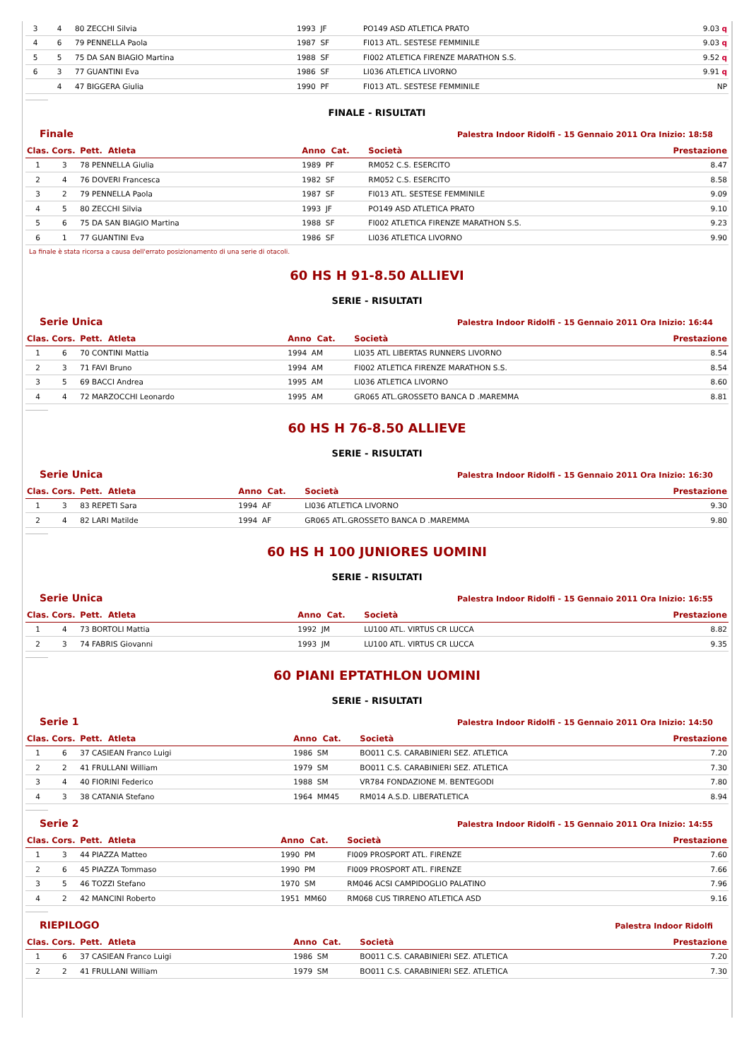| 3 | 4 | 80 ZECCHI Silvia | 1993 JF | PO149 ASD ATLETICA PRATO | 9.03 q |
| 4 | 6 | 79 PENNELLA Paola | 1987 SF | FI013 ATL. SESTESE FEMMINILE | 9.03 q |
| 5 | 5 | 75 DA SAN BIAGIO Martina | 1988 SF | FI002 ATLETICA FIRENZE MARATHON S.S. | 9.52 q |
| 6 | 3 | 77 GUANTINI Eva | 1986 SF | LI036 ATLETICA LIVORNO | 9.91 q |
| | 4 | 47 BIGGERA Giulia | 1990 PF | FI013 ATL. SESTESE FEMMINILE | NP |
FINALE - RISULTATI
Finale Palestra Indoor Ridolfi - 15 Gennaio 2011 Ora Inizio: 18:58
| Clas. | Cors. | Pett. Atleta | Anno Cat. | Società | Prestazione |
| --- | --- | --- | --- | --- | --- |
| 1 | 3 | 78 PENNELLA Giulia | 1989 PF | RM052 C.S. ESERCITO | 8.47 |
| 2 | 4 | 76 DOVERI Francesca | 1982 SF | RM052 C.S. ESERCITO | 8.58 |
| 3 | 2 | 79 PENNELLA Paola | 1987 SF | FI013 ATL. SESTESE FEMMINILE | 9.09 |
| 4 | 5 | 80 ZECCHI Silvia | 1993 JF | PO149 ASD ATLETICA PRATO | 9.10 |
| 5 | 6 | 75 DA SAN BIAGIO Martina | 1988 SF | FI002 ATLETICA FIRENZE MARATHON S.S. | 9.23 |
| 6 | 1 | 77 GUANTINI Eva | 1986 SF | LI036 ATLETICA LIVORNO | 9.90 |
La finale è stata ricorsa a causa dell'errato posizionamento di una serie di otacoli.
60 HS H 91-8.50 ALLIEVI
SERIE - RISULTATI
Serie Unica Palestra Indoor Ridolfi - 15 Gennaio 2011 Ora Inizio: 16:44
| Clas. | Cors. | Pett. Atleta | Anno Cat. | Società | Prestazione |
| --- | --- | --- | --- | --- | --- |
| 1 | 6 | 70 CONTINI Mattia | 1994 AM | LI035 ATL LIBERTAS RUNNERS LIVORNO | 8.54 |
| 2 | 3 | 71 FAVI Bruno | 1994 AM | FI002 ATLETICA FIRENZE MARATHON S.S. | 8.54 |
| 3 | 5 | 69 BACCI Andrea | 1995 AM | LI036 ATLETICA LIVORNO | 8.60 |
| 4 | 4 | 72 MARZOCCHI Leonardo | 1995 AM | GR065 ATL.GROSSETO BANCA D .MAREMMA | 8.81 |
60 HS H 76-8.50 ALLIEVE
SERIE - RISULTATI
Serie Unica Palestra Indoor Ridolfi - 15 Gennaio 2011 Ora Inizio: 16:30
| Clas. | Cors. | Pett. Atleta | Anno Cat. | Società | Prestazione |
| --- | --- | --- | --- | --- | --- |
| 1 | 3 | 83 REPETI Sara | 1994 AF | LI036 ATLETICA LIVORNO | 9.30 |
| 2 | 4 | 82 LARI Matilde | 1994 AF | GR065 ATL.GROSSETO BANCA D .MAREMMA | 9.80 |
60 HS H 100 JUNIORES UOMINI
SERIE - RISULTATI
Serie Unica Palestra Indoor Ridolfi - 15 Gennaio 2011 Ora Inizio: 16:55
| Clas. | Cors. | Pett. Atleta | Anno Cat. | Società | Prestazione |
| --- | --- | --- | --- | --- | --- |
| 1 | 4 | 73 BORTOLI Mattia | 1992 JM | LU100 ATL. VIRTUS CR LUCCA | 8.82 |
| 2 | 3 | 74 FABRIS Giovanni | 1993 JM | LU100 ATL. VIRTUS CR LUCCA | 9.35 |
60 PIANI EPTATHLON UOMINI
SERIE - RISULTATI
Serie 1 Palestra Indoor Ridolfi - 15 Gennaio 2011 Ora Inizio: 14:50
| Clas. | Cors. | Pett. Atleta | Anno Cat. | Società | Prestazione |
| --- | --- | --- | --- | --- | --- |
| 1 | 6 | 37 CASIEAN Franco Luigi | 1986 SM | BO011 C.S. CARABINIERI SEZ. ATLETICA | 7.20 |
| 2 | 2 | 41 FRULLANI William | 1979 SM | BO011 C.S. CARABINIERI SEZ. ATLETICA | 7.30 |
| 3 | 4 | 40 FIORINI Federico | 1988 SM | VR784 FONDAZIONE M. BENTEGODI | 7.80 |
| 4 | 3 | 38 CATANIA Stefano | 1964 MM45 | RM014 A.S.D. LIBERATLETICA | 8.94 |
Serie 2 Palestra Indoor Ridolfi - 15 Gennaio 2011 Ora Inizio: 14:55
| Clas. | Cors. | Pett. Atleta | Anno Cat. | Società | Prestazione |
| --- | --- | --- | --- | --- | --- |
| 1 | 3 | 44 PIAZZA Matteo | 1990 PM | FI009 PROSPORT ATL. FIRENZE | 7.60 |
| 2 | 6 | 45 PIAZZA Tommaso | 1990 PM | FI009 PROSPORT ATL. FIRENZE | 7.66 |
| 3 | 5 | 46 TOZZI Stefano | 1970 SM | RM046 ACSI CAMPIDOGLIO PALATINO | 7.96 |
| 4 | 2 | 42 MANCINI Roberto | 1951 MM60 | RM068 CUS TIRRENO ATLETICA ASD | 9.16 |
RIEPILOGO Palestra Indoor Ridolfi
| Clas. | Cors. | Pett. Atleta | Anno Cat. | Società | Prestazione |
| --- | --- | --- | --- | --- | --- |
| 1 | 6 | 37 CASIEAN Franco Luigi | 1986 SM | BO011 C.S. CARABINIERI SEZ. ATLETICA | 7.20 |
| 2 | 2 | 41 FRULLANI William | 1979 SM | BO011 C.S. CARABINIERI SEZ. ATLETICA | 7.30 |